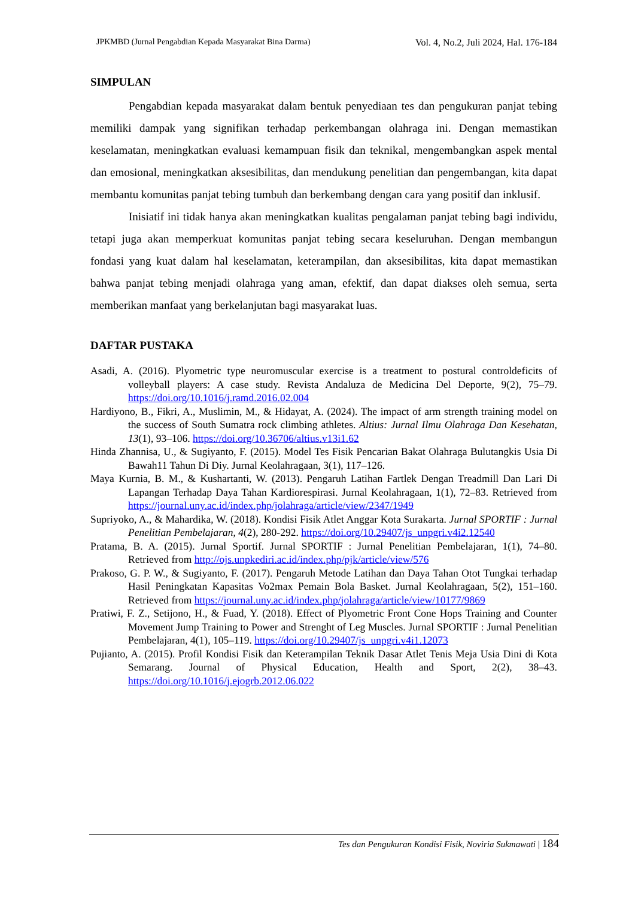JPKMBD (Jurnal Pengabdian Kepada Masyarakat Bina Darma) Vol. 4, No.2, Juli 2024, Hal. 176-184
SIMPULAN
Pengabdian kepada masyarakat dalam bentuk penyediaan tes dan pengukuran panjat tebing memiliki dampak yang signifikan terhadap perkembangan olahraga ini. Dengan memastikan keselamatan, meningkatkan evaluasi kemampuan fisik dan teknikal, mengembangkan aspek mental dan emosional, meningkatkan aksesibilitas, dan mendukung penelitian dan pengembangan, kita dapat membantu komunitas panjat tebing tumbuh dan berkembang dengan cara yang positif dan inklusif.
Inisiatif ini tidak hanya akan meningkatkan kualitas pengalaman panjat tebing bagi individu, tetapi juga akan memperkuat komunitas panjat tebing secara keseluruhan. Dengan membangun fondasi yang kuat dalam hal keselamatan, keterampilan, dan aksesibilitas, kita dapat memastikan bahwa panjat tebing menjadi olahraga yang aman, efektif, dan dapat diakses oleh semua, serta memberikan manfaat yang berkelanjutan bagi masyarakat luas.
DAFTAR PUSTAKA
Asadi, A. (2016). Plyometric type neuromuscular exercise is a treatment to postural controldeficits of volleyball players: A case study. Revista Andaluza de Medicina Del Deporte, 9(2), 75–79. https://doi.org/10.1016/j.ramd.2016.02.004
Hardiyono, B., Fikri, A., Muslimin, M., & Hidayat, A. (2024). The impact of arm strength training model on the success of South Sumatra rock climbing athletes. Altius: Jurnal Ilmu Olahraga Dan Kesehatan, 13(1), 93–106. https://doi.org/10.36706/altius.v13i1.62
Hinda Zhannisa, U., & Sugiyanto, F. (2015). Model Tes Fisik Pencarian Bakat Olahraga Bulutangkis Usia Di Bawah11 Tahun Di Diy. Jurnal Keolahragaan, 3(1), 117–126.
Maya Kurnia, B. M., & Kushartanti, W. (2013). Pengaruh Latihan Fartlek Dengan Treadmill Dan Lari Di Lapangan Terhadap Daya Tahan Kardiorespirasi. Jurnal Keolahragaan, 1(1), 72–83. Retrieved from https://journal.uny.ac.id/index.php/jolahraga/article/view/2347/1949
Supriyoko, A., & Mahardika, W. (2018). Kondisi Fisik Atlet Anggar Kota Surakarta. Jurnal SPORTIF : Jurnal Penelitian Pembelajaran, 4(2), 280-292. https://doi.org/10.29407/js_unpgri.v4i2.12540
Pratama, B. A. (2015). Jurnal Sportif. Jurnal SPORTIF : Jurnal Penelitian Pembelajaran, 1(1), 74–80. Retrieved from http://ojs.unpkediri.ac.id/index.php/pjk/article/view/576
Prakoso, G. P. W., & Sugiyanto, F. (2017). Pengaruh Metode Latihan dan Daya Tahan Otot Tungkai terhadap Hasil Peningkatan Kapasitas Vo2max Pemain Bola Basket. Jurnal Keolahragaan, 5(2), 151–160. Retrieved from https://journal.uny.ac.id/index.php/jolahraga/article/view/10177/9869
Pratiwi, F. Z., Setijono, H., & Fuad, Y. (2018). Effect of Plyometric Front Cone Hops Training and Counter Movement Jump Training to Power and Strenght of Leg Muscles. Jurnal SPORTIF : Jurnal Penelitian Pembelajaran, 4(1), 105–119. https://doi.org/10.29407/js_unpgri.v4i1.12073
Pujianto, A. (2015). Profil Kondisi Fisik dan Keterampilan Teknik Dasar Atlet Tenis Meja Usia Dini di Kota Semarang. Journal of Physical Education, Health and Sport, 2(2), 38–43. https://doi.org/10.1016/j.ejogrb.2012.06.022
Tes dan Pengukuran Kondisi Fisik, Noviria Sukmawati | 184